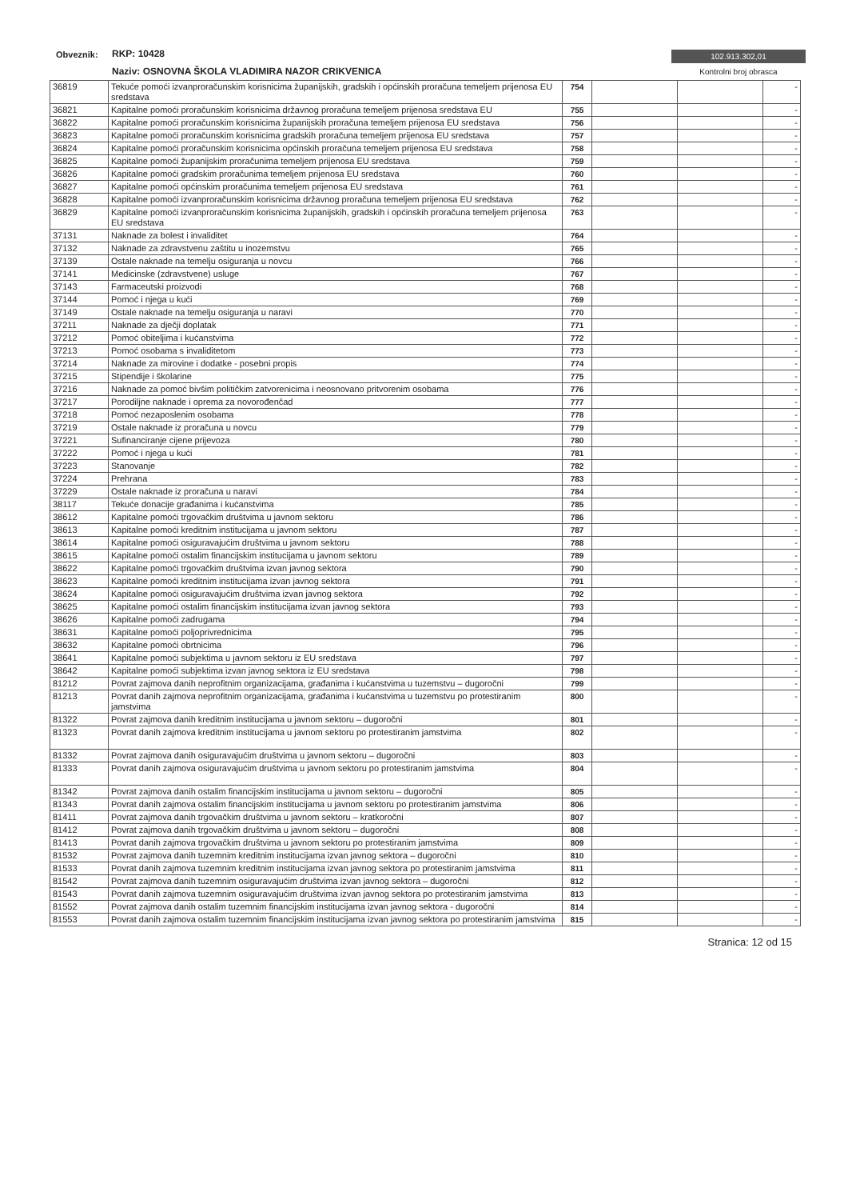Obveznik: RKP: 10428
Naziv: OSNOVNA ŠKOLA VLADIMIRA NAZOR CRIKVENICA
102.913.302,01
Kontrolni broj obrasca
| 36819 | Tekuće pomoći izvanproračunskim korisnicima županijskih, gradskih i općinskih proračuna temeljem prijenosa EU sredstava | 754 | | | - |
| 36821 | Kapitalne pomoći proračunskim korisnicima državnog proračuna temeljem prijenosa sredstava EU | 755 | | | - |
| 36822 | Kapitalne pomoći proračunskim korisnicima županijskih proračuna temeljem prijenosa EU sredstava | 756 | | | - |
| 36823 | Kapitalne pomoći proračunskim korisnicima gradskih proračuna temeljem prijenosa EU sredstava | 757 | | | - |
| 36824 | Kapitalne pomoći proračunskim korisnicima općinskih proračuna temeljem prijenosa EU sredstava | 758 | | | - |
| 36825 | Kapitalne pomoći županijskim proračunima temeljem prijenosa EU sredstava | 759 | | | - |
| 36826 | Kapitalne pomoći gradskim proračunima temeljem prijenosa EU sredstava | 760 | | | - |
| 36827 | Kapitalne pomoći općinskim proračunima temeljem prijenosa EU sredstava | 761 | | | - |
| 36828 | Kapitalne pomoći izvanproračunskim korisnicima državnog proračuna temeljem prijenosa EU sredstava | 762 | | | - |
| 36829 | Kapitalne pomoći izvanproračunskim korisnicima županijskih, gradskih i općinskih proračuna temeljem prijenosa EU sredstava | 763 | | | - |
| 37131 | Naknade za bolest i invaliditet | 764 | | | - |
| 37132 | Naknade za zdravstvenu zaštitu u inozemstvu | 765 | | | - |
| 37139 | Ostale naknade na temelju osiguranja u novcu | 766 | | | - |
| 37141 | Medicinske (zdravstvene) usluge | 767 | | | - |
| 37143 | Farmaceutski proizvodi | 768 | | | - |
| 37144 | Pomoć i njega u kući | 769 | | | - |
| 37149 | Ostale naknade na temelju osiguranja u naravi | 770 | | | - |
| 37211 | Naknade za dječji doplatak | 771 | | | - |
| 37212 | Pomoć obiteljima i kućanstvima | 772 | | | - |
| 37213 | Pomoć osobama s invaliditetom | 773 | | | - |
| 37214 | Naknade za mirovine i dodatke - posebni propis | 774 | | | - |
| 37215 | Stipendije i školarine | 775 | | | - |
| 37216 | Naknade za pomoć bivšim političkim zatvorenicima i neosnovano pritvorenim osobama | 776 | | | - |
| 37217 | Porodiljne naknade i oprema za novorođenčad | 777 | | | - |
| 37218 | Pomoć nezaposlenim osobama | 778 | | | - |
| 37219 | Ostale naknade iz proračuna u novcu | 779 | | | - |
| 37221 | Sufinanciranje cijene prijevoza | 780 | | | - |
| 37222 | Pomoć i njega u kući | 781 | | | - |
| 37223 | Stanovanje | 782 | | | - |
| 37224 | Prehrana | 783 | | | - |
| 37229 | Ostale naknade iz proračuna u naravi | 784 | | | - |
| 38117 | Tekuće donacije građanima i kućanstvima | 785 | | | - |
| 38612 | Kapitalne pomoći trgovačkim društvima u javnom sektoru | 786 | | | - |
| 38613 | Kapitalne pomoći kreditnim institucijama u javnom sektoru | 787 | | | - |
| 38614 | Kapitalne pomoći osiguravajućim društvima u javnom sektoru | 788 | | | - |
| 38615 | Kapitalne pomoći ostalim financijskim institucijama u javnom sektoru | 789 | | | - |
| 38622 | Kapitalne pomoći trgovačkim društvima izvan javnog sektora | 790 | | | - |
| 38623 | Kapitalne pomoći kreditnim institucijama izvan javnog sektora | 791 | | | - |
| 38624 | Kapitalne pomoći osiguravajućim društvima izvan javnog sektora | 792 | | | - |
| 38625 | Kapitalne pomoći ostalim financijskim institucijama izvan javnog sektora | 793 | | | - |
| 38626 | Kapitalne pomoći zadrugama | 794 | | | - |
| 38631 | Kapitalne pomoći poljoprivrednicima | 795 | | | - |
| 38632 | Kapitalne pomoći obrtnicima | 796 | | | - |
| 38641 | Kapitalne pomoći subjektima u javnom sektoru iz EU sredstava | 797 | | | - |
| 38642 | Kapitalne pomoći subjektima izvan javnog sektora iz EU sredstava | 798 | | | - |
| 81212 | Povrat zajmova danih neprofitnim organizacijama, građanima i kućanstvima u tuzemstvu – dugoročni | 799 | | | - |
| 81213 | Povrat danih zajmova neprofitnim organizacijama, građanima i kućanstvima u tuzemstvu po protestiranim jamstvima | 800 | | | - |
| 81322 | Povrat zajmova danih kreditnim institucijama u javnom sektoru – dugoročni | 801 | | | - |
| 81323 | Povrat danih zajmova kreditnim institucijama u javnom sektoru po protestiranim jamstvima | 802 | | | - |
| 81332 | Povrat zajmova danih osiguravajućim društvima u javnom sektoru – dugoročni | 803 | | | - |
| 81333 | Povrat danih zajmova osiguravajućim društvima u javnom sektoru po protestiranim jamstvima | 804 | | | - |
| 81342 | Povrat zajmova danih ostalim financijskim institucijama u javnom sektoru – dugoročni | 805 | | | - |
| 81343 | Povrat danih zajmova ostalim financijskim institucijama u javnom sektoru po protestiranim jamstvima | 806 | | | - |
| 81411 | Povrat zajmova danih trgovačkim društvima u javnom sektoru – kratkoročni | 807 | | | - |
| 81412 | Povrat zajmova danih trgovačkim društvima u javnom sektoru – dugoročni | 808 | | | - |
| 81413 | Povrat danih zajmova trgovačkim društvima u javnom sektoru po protestiranim jamstvima | 809 | | | - |
| 81532 | Povrat zajmova danih tuzemnim kreditnim institucijama izvan javnog sektora – dugoročni | 810 | | | - |
| 81533 | Povrat danih zajmova tuzemnim kreditnim institucijama izvan javnog sektora po protestiranim jamstvima | 811 | | | - |
| 81542 | Povrat zajmova danih tuzemnim osiguravajućim društvima izvan javnog sektora – dugoročni | 812 | | | - |
| 81543 | Povrat danih zajmova tuzemnim osiguravajućim društvima izvan javnog sektora po protestiranim jamstvima | 813 | | | - |
| 81552 | Povrat zajmova danih ostalim tuzemnim financijskim institucijama izvan javnog sektora - dugoročni | 814 | | | - |
| 81553 | Povrat danih zajmova ostalim tuzemnim financijskim institucijama izvan javnog sektora po protestiranim jamstvima | 815 | | | - |
Stranica: 12 od 15